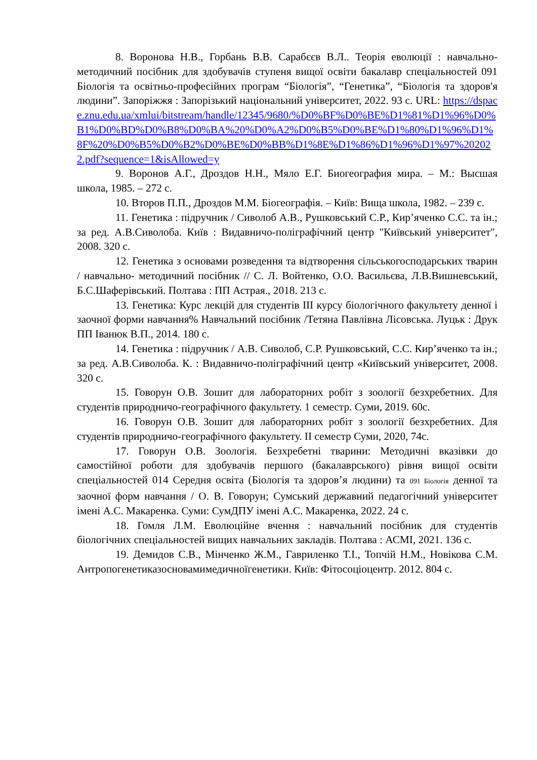8. Воронова Н.В., Горбань В.В. Сарабєєв В.Л.. Теорія еволюції : навчально-методичний посібник для здобувачів ступеня вищої освіти бакалавр спеціальностей 091 Біологія та освітньо-професійних програм “Біологія”, “Генетика”, “Біологія та здоров'я людини”. Запоріжжя : Запорізький національний університет, 2022. 93 с. URL: https://dspace.znu.edu.ua/xmlui/bitstream/handle/12345/9680/%D0%BF%D0%BE%D1%81%D1%96%D0%B1%D0%BD%D0%B8%D0%BA%20%D0%A2%D0%B5%D0%BE%D1%80%D1%96%D1%8F%20%D0%B5%D0%B2%D0%BE%D0%BB%D1%8E%D1%86%D1%96%D1%97%202022.pdf?sequence=1&isAllowed=y
9. Воронов А.Г., Дроздов Н.Н., Мяло Е.Г. Биогеография мира. – М.: Высшая школа, 1985. – 272 с.
10. Второв П.П., Дроздов М.М. Біогеографія. – Київ: Вища школа, 1982. – 239 с.
11. Генетика : підручник / Сиволоб А.В., Рушковський С.Р., Кир’яченко С.С. та ін.; за ред. А.В.Сиволоба. Київ : Видавничо-поліграфічний центр "Київський університет", 2008. 320 с.
12. Генетика з основами розведення та відтворення сільськогосподарських тварин / навчально- методичний посібник // С. Л. Войтенко, О.О. Васильєва, Л.В.Вишневський, Б.С.Шаферівський. Полтава : ПП Астрая., 2018. 213 с.
13. Генетика: Курс лекцій для студентів ІІІ курсу біологічного факультету денної і заочної форми навчання% Навчальний посібник /Тетяна Павлівна Лісовська. Луцьк : Друк ПП Іванюк В.П., 2014. 180 с.
14. Генетика : підручник / А.В. Сиволоб, С.Р. Рушковський, С.С. Кир’яченко та ін.; за ред. А.В.Сиволоба. К. : Видавничо-поліграфічний центр «Київський університет, 2008. 320 с.
15. Говорун О.В. Зошит для лабораторних робіт з зоології безхребетних. Для студентів природничо-географічного факультету. 1 семестр. Суми, 2019. 60с.
16. Говорун О.В. Зошит для лабораторних робіт з зоології безхребетних. Для студентів природничо-географічного факультету. ІІ семестр Суми, 2020, 74с.
17. Говорун О.В. Зоологія. Безхребетні тварини: Методичні вказівки до самостійної роботи для здобувачів першого (бакалаврського) рівня вищої освіти спеціальностей 014 Середня освіта (Біологія та здоров’я людини) та 091 Біологія денної та заочної форм навчання / О. В. Говорун; Сумський державний педагогічний університет імені А.С. Макаренка. Суми: СумДПУ імені А.С. Макаренка, 2022. 24 с.
18. Гомля Л.М. Еволюційне вчення : навчальний посібник для студентів біологічних спеціальностей вищих навчальних закладів. Полтава : АСМІ, 2021. 136 с.
19. Демидов С.В., Мінченко Ж.М., Гавриленко Т.І., Топчій Н.М., Новікова С.М. Антропогенетиказосновамимедичноїгенетики. Київ: Фітосоціоцентр. 2012. 804 с.